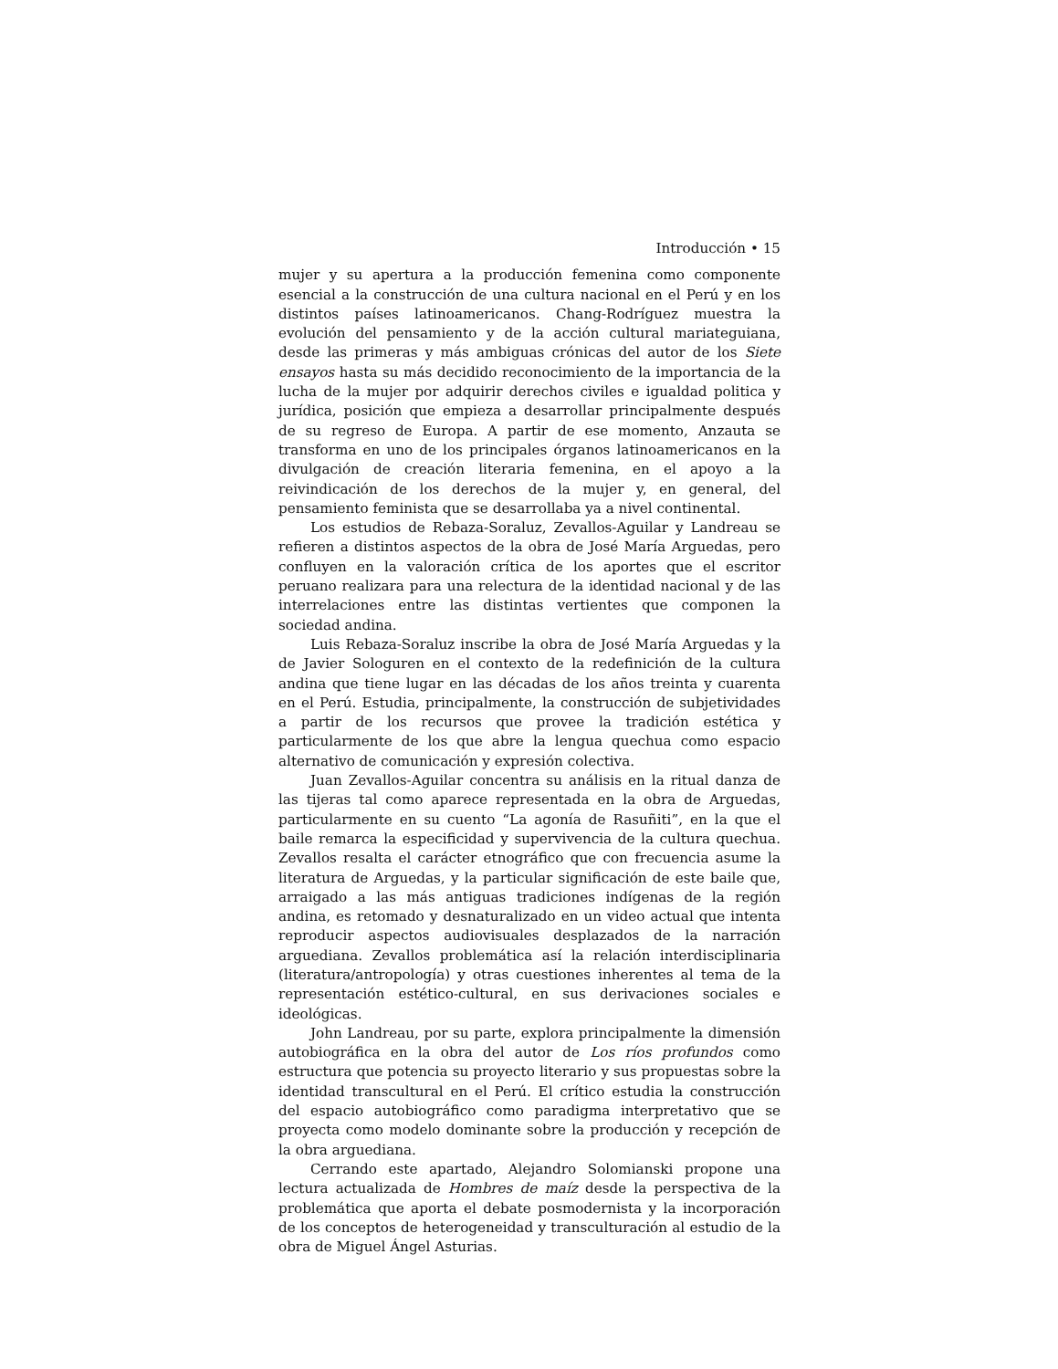Introducción • 15
mujer y su apertura a la producción femenina como componente esencial a la construcción de una cultura nacional en el Perú y en los distintos países latinoamericanos. Chang-Rodríguez muestra la evolución del pensamiento y de la acción cultural mariateguiana, desde las primeras y más ambiguas crónicas del autor de los Siete ensayos hasta su más decidido reconocimiento de la importancia de la lucha de la mujer por adquirir derechos civiles e igualdad politica y jurídica, posición que empieza a desarrollar principalmente después de su regreso de Europa. A partir de ese momento, Anzauta se transforma en uno de los principales órganos latinoamericanos en la divulgación de creación literaria femenina, en el apoyo a la reivindicación de los derechos de la mujer y, en general, del pensamiento feminista que se desarrollaba ya a nivel continental.
Los estudios de Rebaza-Soraluz, Zevallos-Aguilar y Landreau se refieren a distintos aspectos de la obra de José María Arguedas, pero confluyen en la valoración crítica de los aportes que el escritor peruano realizara para una relectura de la identidad nacional y de las interrelaciones entre las distintas vertientes que componen la sociedad andina.
Luis Rebaza-Soraluz inscribe la obra de José María Arguedas y la de Javier Sologuren en el contexto de la redefinición de la cultura andina que tiene lugar en las décadas de los años treinta y cuarenta en el Perú. Estudia, principalmente, la construcción de subjetividades a partir de los recursos que provee la tradición estética y particularmente de los que abre la lengua quechua como espacio alternativo de comunicación y expresión colectiva.
Juan Zevallos-Aguilar concentra su análisis en la ritual danza de las tijeras tal como aparece representada en la obra de Arguedas, particularmente en su cuento “La agonía de Rasuñiti”, en la que el baile remarca la especificidad y supervivencia de la cultura quechua. Zevallos resalta el carácter etnográfico que con frecuencia asume la literatura de Arguedas, y la particular significación de este baile que, arraigado a las más antiguas tradiciones indígenas de la región andina, es retomado y desnaturalizado en un video actual que intenta reproducir aspectos audiovisuales desplazados de la narración arguediana. Zevallos problemática así la relación interdisciplinaria (literatura/antropología) y otras cuestiones inherentes al tema de la representación estético-cultural, en sus derivaciones sociales e ideológicas.
John Landreau, por su parte, explora principalmente la dimensión autobiográfica en la obra del autor de Los ríos profundos como estructura que potencia su proyecto literario y sus propuestas sobre la identidad transcultural en el Perú. El crítico estudia la construcción del espacio autobiográfico como paradigma interpretativo que se proyecta como modelo dominante sobre la producción y recepción de la obra arguediana.
Cerrando este apartado, Alejandro Solomianski propone una lectura actualizada de Hombres de maíz desde la perspectiva de la problemática que aporta el debate posmodernista y la incorporación de los conceptos de heterogeneidad y transculturación al estudio de la obra de Miguel Ángel Asturias.